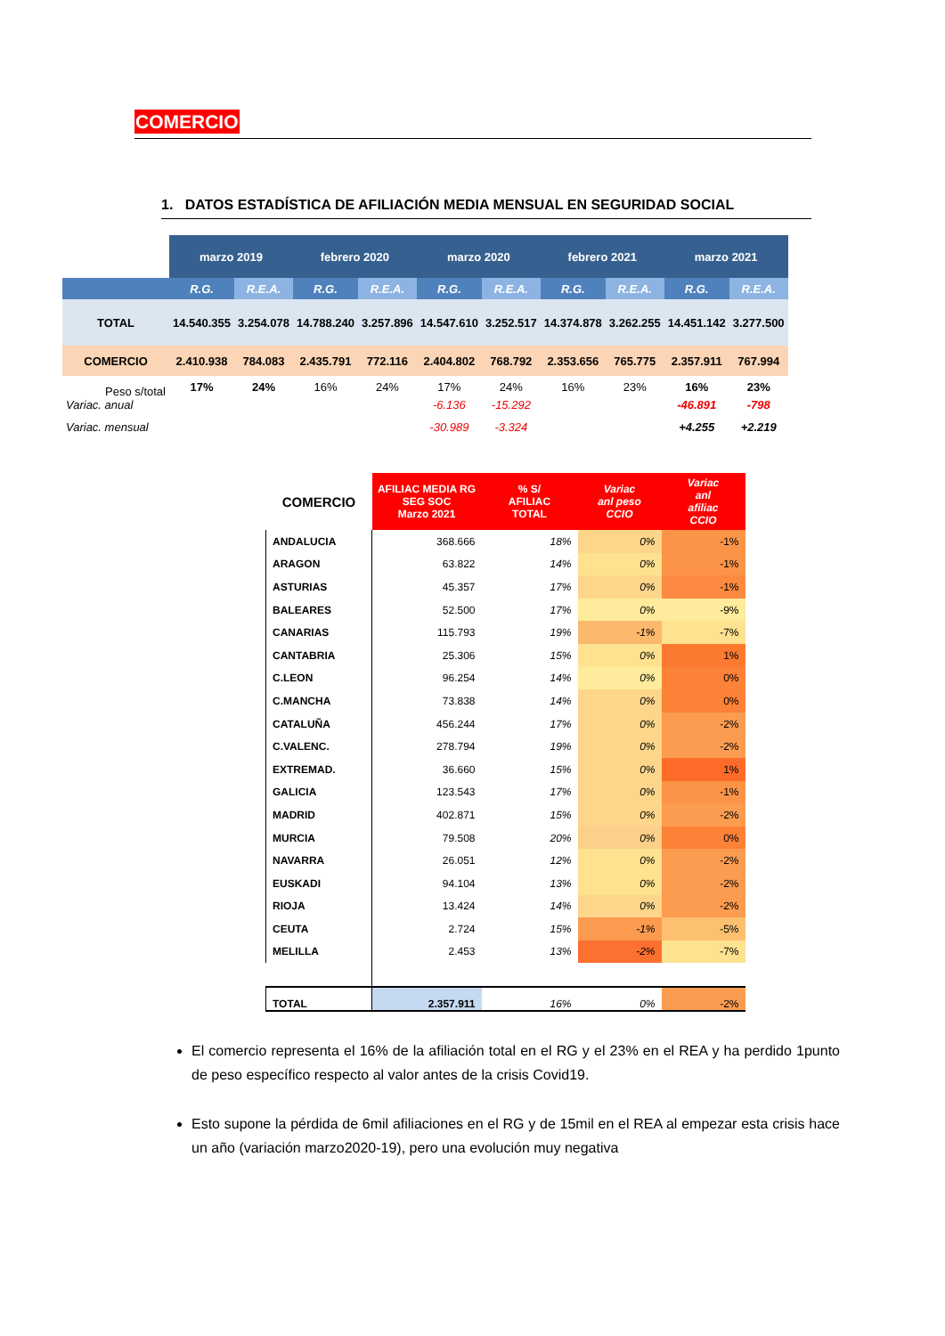COMERCIO
1. DATOS ESTADÍSTICA DE AFILIACIÓN MEDIA MENSUAL EN SEGURIDAD SOCIAL
| | marzo 2019 | | febrero 2020 | | marzo 2020 | | febrero 2021 | | marzo 2021 | |
| | R.G. | R.E.A. | R.G. | R.E.A. | R.G. | R.E.A. | R.G. | R.E.A. | R.G. | R.E.A. |
| TOTAL | 14.540.355 | 3.254.078 | 14.788.240 | 3.257.896 | 14.547.610 | 3.252.517 | 14.374.878 | 3.262.255 | 14.451.142 | 3.277.500 |
| COMERCIO | 2.410.938 | 784.083 | 2.435.791 | 772.116 | 2.404.802 | 768.792 | 2.353.656 | 765.775 | 2.357.911 | 767.994 |
| Peso s/total | 17% | 24% | 16% | 24% | 17% | 24% | 16% | 23% | 16% | 23% |
| Variac. anual | | | | | -6.136 | -15.292 | | | -46.891 | -798 |
| Variac. mensual | | | | | -30.989 | -3.324 | | | +4.255 | +2.219 |
| COMERCIO | AFILIAC MEDIA RG SEG SOC Marzo 2021 | % S/ AFILIAC TOTAL | Variac anl peso CCIO | Variac anl afiliac CCIO |
| ANDALUCIA | 368.666 | 18% | 0% | -1% |
| ARAGON | 63.822 | 14% | 0% | -1% |
| ASTURIAS | 45.357 | 17% | 0% | -1% |
| BALEARES | 52.500 | 17% | 0% | -9% |
| CANARIAS | 115.793 | 19% | -1% | -7% |
| CANTABRIA | 25.306 | 15% | 0% | 1% |
| C.LEON | 96.254 | 14% | 0% | 0% |
| C.MANCHA | 73.838 | 14% | 0% | 0% |
| CATALUÑA | 456.244 | 17% | 0% | -2% |
| C.VALENC. | 278.794 | 19% | 0% | -2% |
| EXTREMAD. | 36.660 | 15% | 0% | 1% |
| GALICIA | 123.543 | 17% | 0% | -1% |
| MADRID | 402.871 | 15% | 0% | -2% |
| MURCIA | 79.508 | 20% | 0% | 0% |
| NAVARRA | 26.051 | 12% | 0% | -2% |
| EUSKADI | 94.104 | 13% | 0% | -2% |
| RIOJA | 13.424 | 14% | 0% | -2% |
| CEUTA | 2.724 | 15% | -1% | -5% |
| MELILLA | 2.453 | 13% | -2% | -7% |
| TOTAL | 2.357.911 | 16% | 0% | -2% |
El comercio representa el 16% de la afiliación total en el RG y el 23% en el REA y ha perdido 1punto de peso específico respecto al valor antes de la crisis Covid19.
Esto supone la pérdida de 6mil afiliaciones en el RG y de 15mil en el REA al empezar esta crisis hace un año (variación marzo2020-19), pero una evolución muy negativa